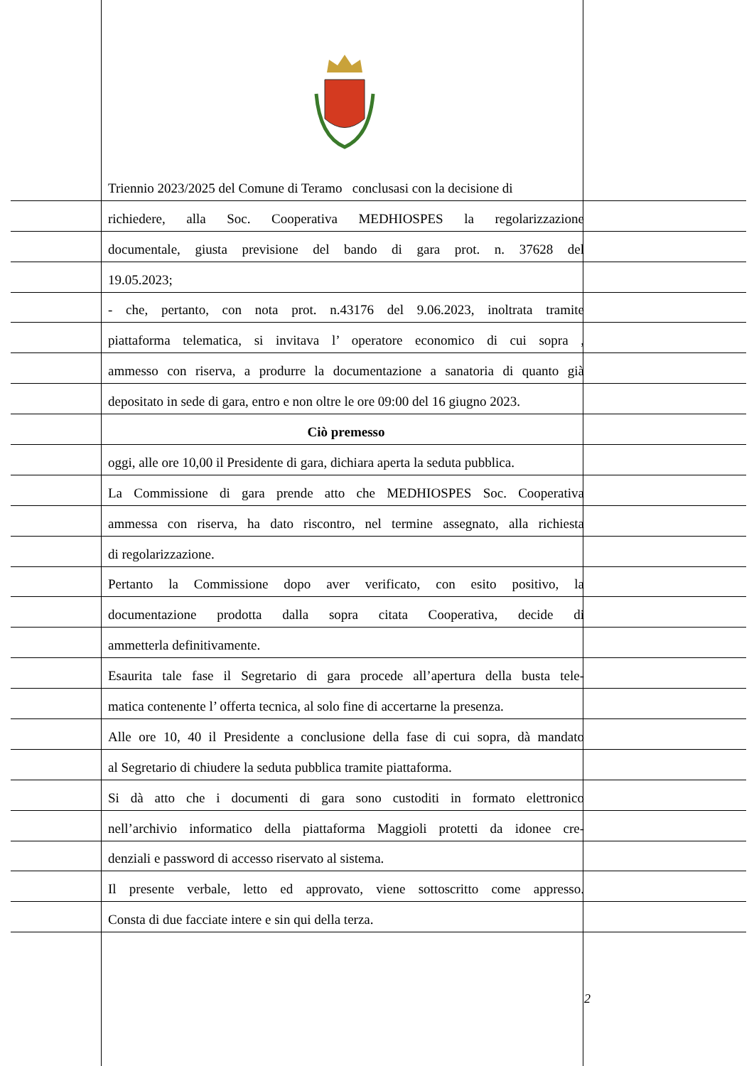Triennio 2023/2025 del Comune di Teramo conclusasi con la decisione di
richiedere, alla Soc. Cooperativa MEDHIOSPES la regolarizzazione
documentale, giusta previsione del bando di gara prot. n. 37628 del
19.05.2023;
- che, pertanto, con nota prot. n.43176 del 9.06.2023, inoltrata tramite
piattaforma telematica, si invitava l’ operatore economico di cui sopra ,
ammesso con riserva, a produrre la documentazione a sanatoria di quanto già
depositato in sede di gara, entro e non oltre le ore 09:00 del 16 giugno 2023.
Ciò premesso
oggi, alle ore 10,00 il Presidente di gara, dichiara aperta la seduta pubblica.
La Commissione di gara prende atto che MEDHIOSPES Soc. Cooperativa
ammessa con riserva, ha dato riscontro, nel termine assegnato, alla richiesta
di regolarizzazione.
Pertanto la Commissione dopo aver verificato, con esito positivo, la
documentazione prodotta dalla sopra citata Cooperativa, decide di
ammetterla definitivamente.
Esaurita tale fase il Segretario di gara procede all’apertura della busta tele-
matica contenente l’ offerta tecnica, al solo fine di accertarne la presenza.
Alle ore 10, 40 il Presidente a conclusione della fase di cui sopra, dà mandato
al Segretario di chiudere la seduta pubblica tramite piattaforma.
Si dà atto che i documenti di gara sono custoditi in formato elettronico
nell’archivio informatico della piattaforma Maggioli protetti da idonee cre-
denziali e password di accesso riservato al sistema.
Il presente verbale, letto ed approvato, viene sottoscritto come appresso.
Consta di due facciate intere e sin qui della terza.
2